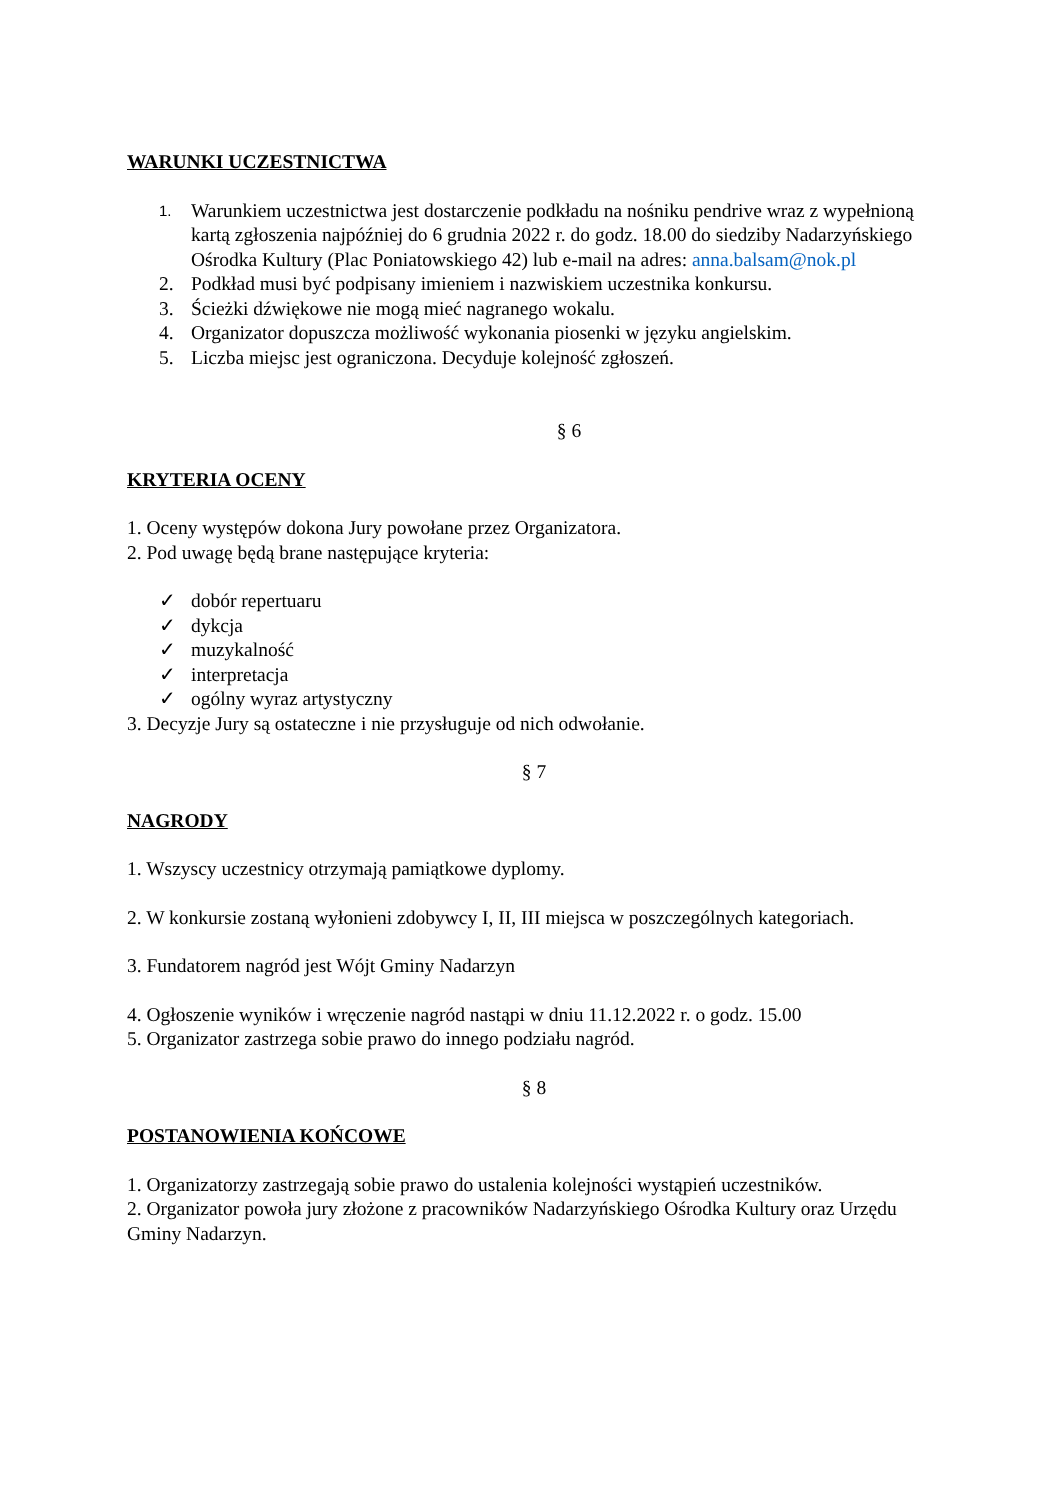WARUNKI UCZESTNICTWA
1. Warunkiem uczestnictwa jest dostarczenie podkładu na nośniku pendrive wraz z wypełnioną kartą zgłoszenia najpóźniej do 6 grudnia 2022 r. do godz. 18.00 do siedziby Nadarzyńskiego Ośrodka Kultury (Plac Poniatowskiego 42) lub e-mail na adres: anna.balsam@nok.pl
2. Podkład musi być podpisany imieniem i nazwiskiem uczestnika konkursu.
3. Ścieżki dźwiękowe nie mogą mieć nagranego wokalu.
4. Organizator dopuszcza możliwość wykonania piosenki w języku angielskim.
5. Liczba miejsc jest ograniczona. Decyduje kolejność zgłoszeń.
§ 6
KRYTERIA OCENY
1. Oceny występów dokona Jury powołane przez Organizatora.
2. Pod uwagę będą brane następujące kryteria:
✓ dobór repertuaru
✓ dykcja
✓ muzykalność
✓ interpretacja
✓ ogólny wyraz artystyczny
3. Decyzje Jury są ostateczne i nie przysługuje od nich odwołanie.
§ 7
NAGRODY
1. Wszyscy uczestnicy otrzymają pamiątkowe dyplomy.
2. W konkursie zostaną wyłonieni zdobywcy I, II, III miejsca w poszczególnych kategoriach.
3. Fundatorem nagród jest Wójt Gminy Nadarzyn
4. Ogłoszenie wyników i wręczenie nagród nastąpi w dniu 11.12.2022 r. o godz. 15.00
5. Organizator zastrzega sobie prawo do innego podziału nagród.
§ 8
POSTANOWIENIA KOŃCOWE
1. Organizatorzy zastrzegają sobie prawo do ustalenia kolejności wystąpień uczestników.
2. Organizator powoła jury złożone z pracowników Nadarzyńskiego Ośrodka Kultury oraz Urzędu Gminy Nadarzyn.